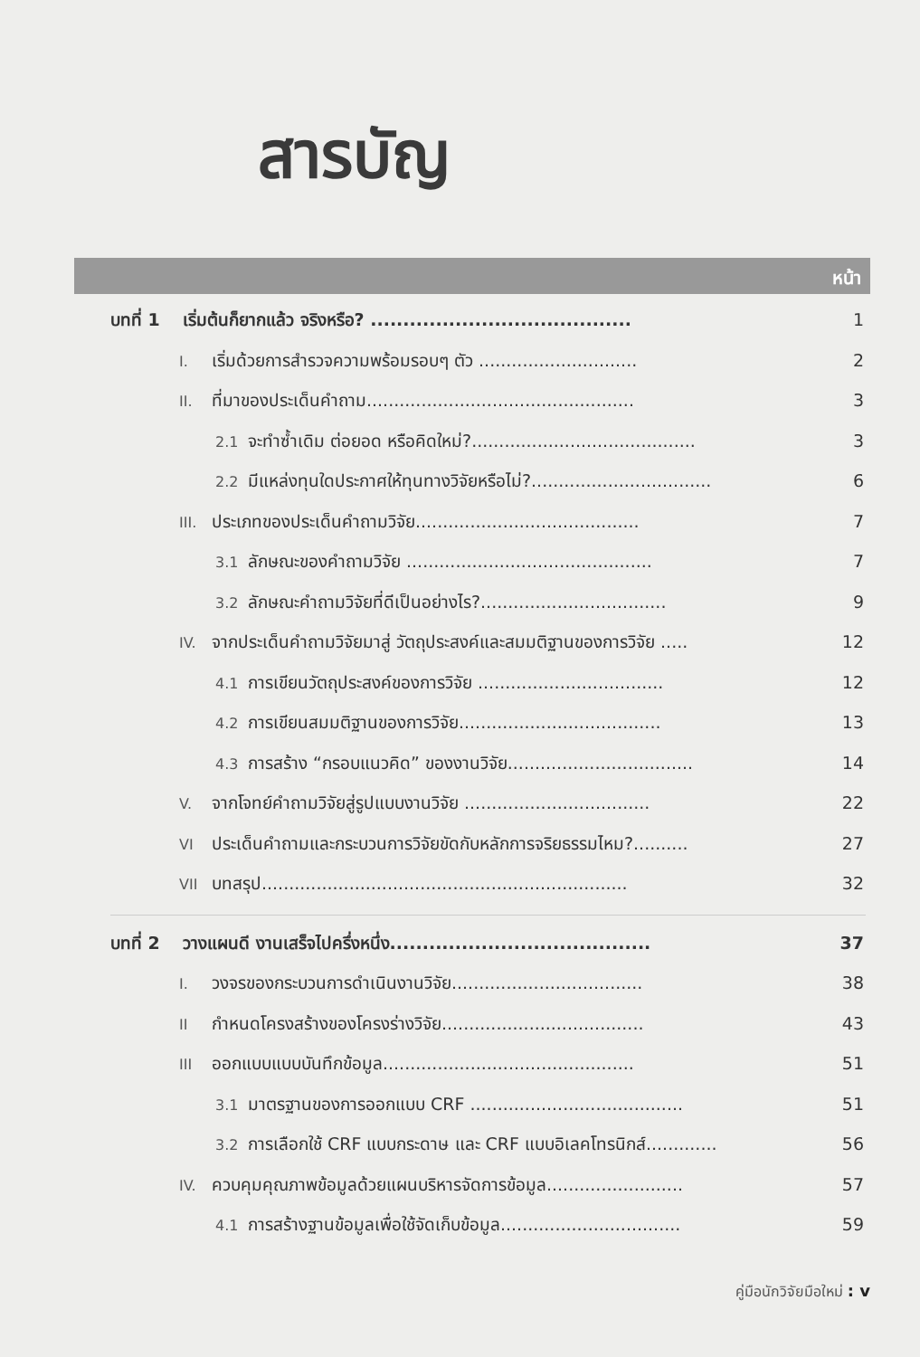สารบัญ
หน้า
บทที่ 1 เริ่มต้นก็ยากแล้ว จริงหรือ? ........................................ 1
I. เริ่มด้วยการสำรวจความพร้อมรอบๆ ตัว ............................. 2
II. ที่มาของประเด็นคำถาม................................................. 3
2.1 จะทำซ้ำเดิม ต่อยอด หรือคิดใหม่?......................................... 3
2.2 มีแหล่งทุนใดประกาศให้ทุนทางวิจัยหรือไม่?................................. 6
III. ประเภทของประเด็นคำถามวิจัย......................................... 7
3.1 ลักษณะของคำถามวิจัย ............................................. 7
3.2 ลักษณะคำถามวิจัยที่ดีเป็นอย่างไร?.................................. 9
IV. จากประเด็นคำถามวิจัยมาสู่ วัตถุประสงค์และสมมติฐานของการวิจัย ..... 12
4.1 การเขียนวัตถุประสงค์ของการวิจัย .................................. 12
4.2 การเขียนสมมติฐานของการวิจัย..................................... 13
4.3 การสร้าง “กรอบแนวคิด” ของงานวิจัย.................................. 14
V. จากโจทย์คำถามวิจัยสู่รูปแบบงานวิจัย .................................. 22
VI ประเด็นคำถามและกระบวนการวิจัยขัดกับหลักการจริยธรรมไหม?.......... 27
VII บทสรุป................................................................... 32
บทที่ 2 วางแผนดี งานเสร็จไปครึ่งหนึ่ง........................................ 37
I. วงจรของกระบวนการดำเนินงานวิจัย................................... 38
II กำหนดโครงสร้างของโครงร่างวิจัย..................................... 43
III ออกแบบแบบบันทึกข้อมูล.............................................. 51
3.1 มาตรฐานของการออกแบบ CRF ....................................... 51
3.2 การเลือกใช้ CRF แบบกระดาษ และ CRF แบบอิเลคโทรนิกส์............. 56
IV. ควบคุมคุณภาพข้อมูลด้วยแผนบริหารจัดการข้อมูล......................... 57
4.1 การสร้างฐานข้อมูลเพื่อใช้จัดเก็บข้อมูล................................. 59
คู่มือนักวิจัยมือใหม่ : v